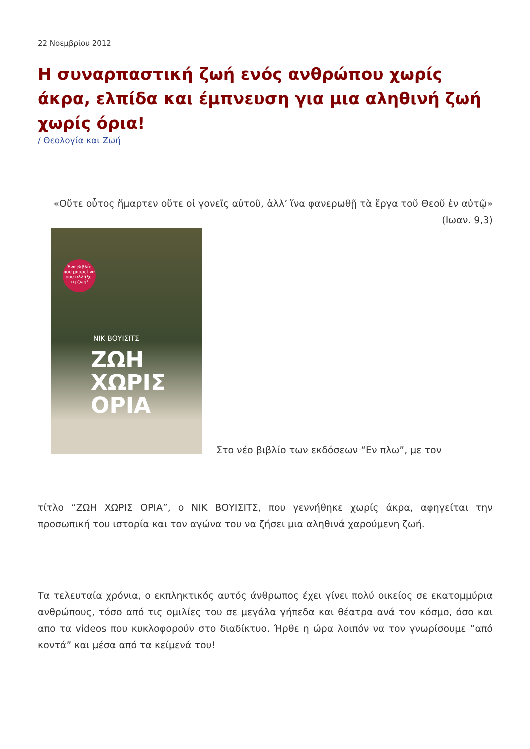22 Νοεμβρίου 2012
Η συναρπαστική ζωή ενός ανθρώπου χωρίς άκρα, ελπίδα και έμπνευση για μια αληθινή ζωή χωρίς όρια!
/ Θεολογία και Ζωή
«Οὔτε οὗτος ἥμαρτεν οὔτε οἱ γονεῖς αὐτοῦ, ἀλλ’ ἵνα φανερωθῇ τὰ ἔργα τοῦ Θεοῦ ἐν αὐτῷ» (Ιωαν. 9,3)
Ένα βιβλίο που μπορεί να σου αλλάξει τη ζωή!
ΝΙΚ ΒΟΥΙΣΙΤΣ
ΖΩΗ
ΧΩΡΙΣ
ΟΡΙΑ
Στο νέο βιβλίο των εκδόσεων “Εν πλω”, με τον
τίτλο “ΖΩΗ ΧΩΡΙΣ ΟΡΙΑ”, ο ΝΙΚ ΒΟΥΙΣΙΤΣ, που γεννήθηκε χωρίς άκρα, αφηγείται την προσωπική του ιστορία και τον αγώνα του να ζήσει μια αληθινά χαρούμενη ζωή.
Τα τελευταία χρόνια, ο εκπληκτικός αυτός άνθρωπος έχει γίνει πολύ οικείος σε εκατομμύρια ανθρώπους, τόσο από τις ομιλίες του σε μεγάλα γήπεδα και θέατρα ανά τον κόσμο, όσο και απο τα videos που κυκλοφορούν στο διαδίκτυο. Ήρθε η ώρα λοιπόν να τον γνωρίσουμε “από κοντά” και μέσα από τα κείμενά του!